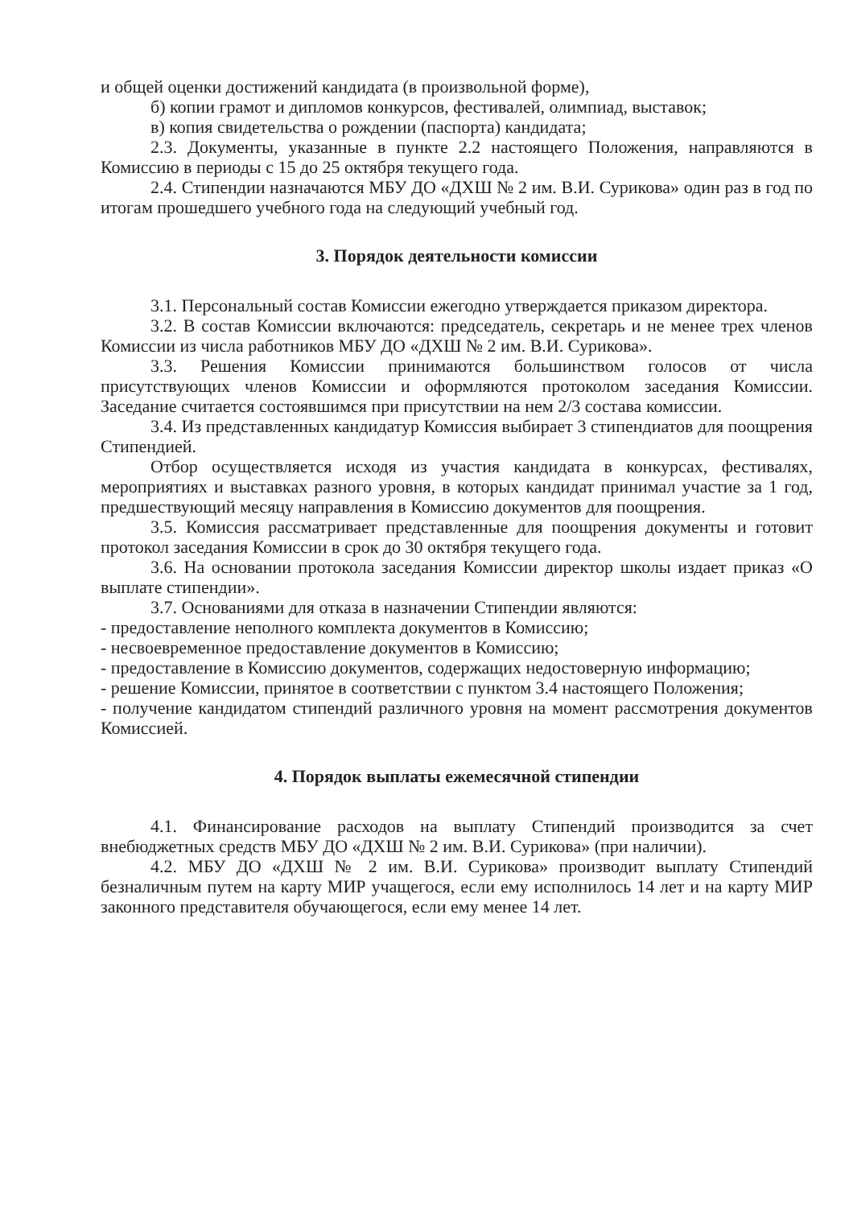и общей оценки достижений кандидата (в произвольной форме),
б) копии грамот и дипломов конкурсов, фестивалей, олимпиад, выставок;
в) копия свидетельства о рождении (паспорта) кандидата;
2.3. Документы, указанные в пункте 2.2 настоящего Положения, направляются в Комиссию в периоды с 15 до 25 октября текущего года.
2.4. Стипендии назначаются МБУ ДО «ДХШ № 2 им. В.И. Сурикова» один раз в год по итогам прошедшего учебного года на следующий учебный год.
3. Порядок деятельности комиссии
3.1. Персональный состав Комиссии ежегодно утверждается приказом директора.
3.2. В состав Комиссии включаются: председатель, секретарь и не менее трех членов Комиссии из числа работников МБУ ДО «ДХШ № 2 им. В.И. Сурикова».
3.3. Решения Комиссии принимаются большинством голосов от числа присутствующих членов Комиссии и оформляются протоколом заседания Комиссии. Заседание считается состоявшимся при присутствии на нем 2/3 состава комиссии.
3.4. Из представленных кандидатур Комиссия выбирает 3 стипендиатов для поощрения Стипендией.
Отбор осуществляется исходя из участия кандидата в конкурсах, фестивалях, мероприятиях и выставках разного уровня, в которых кандидат принимал участие за 1 год, предшествующий месяцу направления в Комиссию документов для поощрения.
3.5. Комиссия рассматривает представленные для поощрения документы и готовит протокол заседания Комиссии в срок до 30 октября текущего года.
3.6. На основании протокола заседания Комиссии директор школы издает приказ «О выплате стипендии».
3.7. Основаниями для отказа в назначении Стипендии являются:
- предоставление неполного комплекта документов в Комиссию;
- несвоевременное предоставление документов в Комиссию;
- предоставление в Комиссию документов, содержащих недостоверную информацию;
- решение Комиссии, принятое в соответствии с пунктом 3.4 настоящего Положения;
- получение кандидатом стипендий различного уровня на момент рассмотрения документов Комиссией.
4. Порядок выплаты ежемесячной стипендии
4.1. Финансирование расходов на выплату Стипендий производится за счет внебюджетных средств МБУ ДО «ДХШ № 2 им. В.И. Сурикова» (при наличии).
4.2. МБУ ДО «ДХШ № 2 им. В.И. Сурикова» производит выплату Стипендий безналичным путем на карту МИР учащегося, если ему исполнилось 14 лет и на карту МИР законного представителя обучающегося, если ему менее 14 лет.